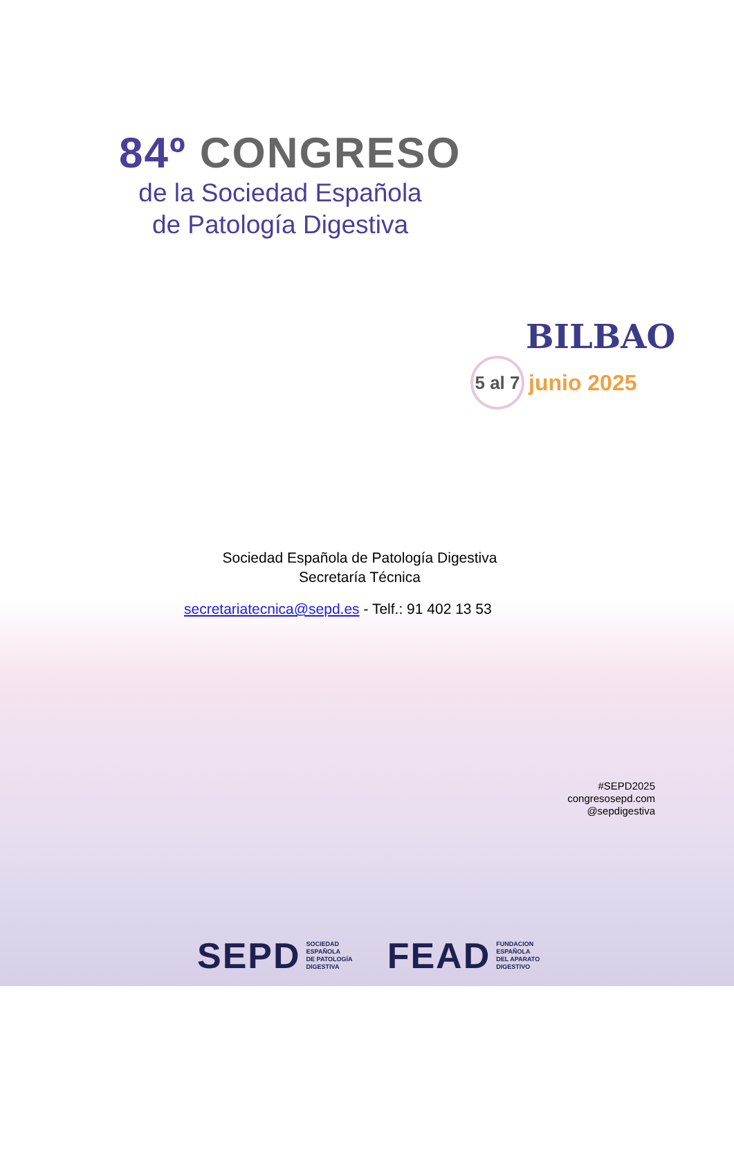84º CONGRESO
de la Sociedad Española
de Patología Digestiva
BILBAO
5 al 7
junio 2025
Sociedad Española de Patología Digestiva
Secretaría Técnica
secretariatecnica@sepd.es - Telf.: 91 402 13 53
#SEPD2025
congresosepd.com
@sepdigestiva
SEPD SOCIEDAD
ESPAÑOLA
DE PATOLOGÍA
DIGESTIVA
FEAD FUNDACION
ESPAÑOLA
DEL APARATO
DIGESTIVO